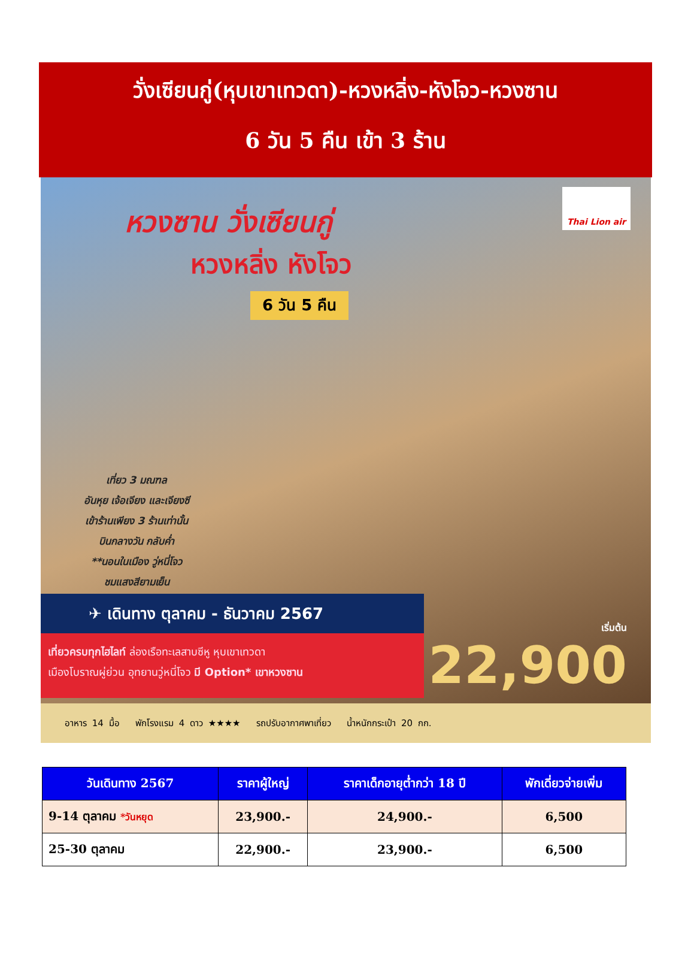วั่งเซียนกู่(หุบเขาเทวดา)-หวงหลิ่ง-หังโจว-หวงซาน
6 วัน 5 คืน เข้า 3 ร้าน
Thai Lion air
หวงซาน วั่งเซียนกู่
หวงหลิ่ง หังโจว
6 วัน 5 คืน
เที่ยว 3 มณฑล
อันหุย เจ้อเจียง และเจียงซี
เข้าร้านเพียง 3 ร้านเท่านั้น
บินกลางวัน กลับค่ำ
**นอนในเมือง วู่หนี่โจว
ชมแสงสียามเย็น
✈ เดินทาง ตุลาคม - ธันวาคม 2567
เที่ยวครบทุกไฮไลท์ ล่องเรือทะเลสาบซีหู หุบเขาเทวดา
เมืองโบราณผู่ย่วน อุทยานวู่หนี่โจว มี Option* เขาหวงซาน
เริ่มต้น
22,900
อาหาร 14 มื้อ พักโรงแรม 4 ดาว ★★★★ รถปรับอากาศพาเที่ยว น้ำหนักกระเป๋า 20 กก.
| วันเดินทาง 2567 | ราคาผู้ใหญ่ | ราคาเด็กอายุต่ำกว่า 18 ปี | พักเดี่ยวจ่ายเพิ่ม |
| --- | --- | --- | --- |
| 9-14 ตุลาคม *วันหยุด | 23,900.- | 24,900.- | 6,500 |
| 25-30 ตุลาคม | 22,900.- | 23,900.- | 6,500 |